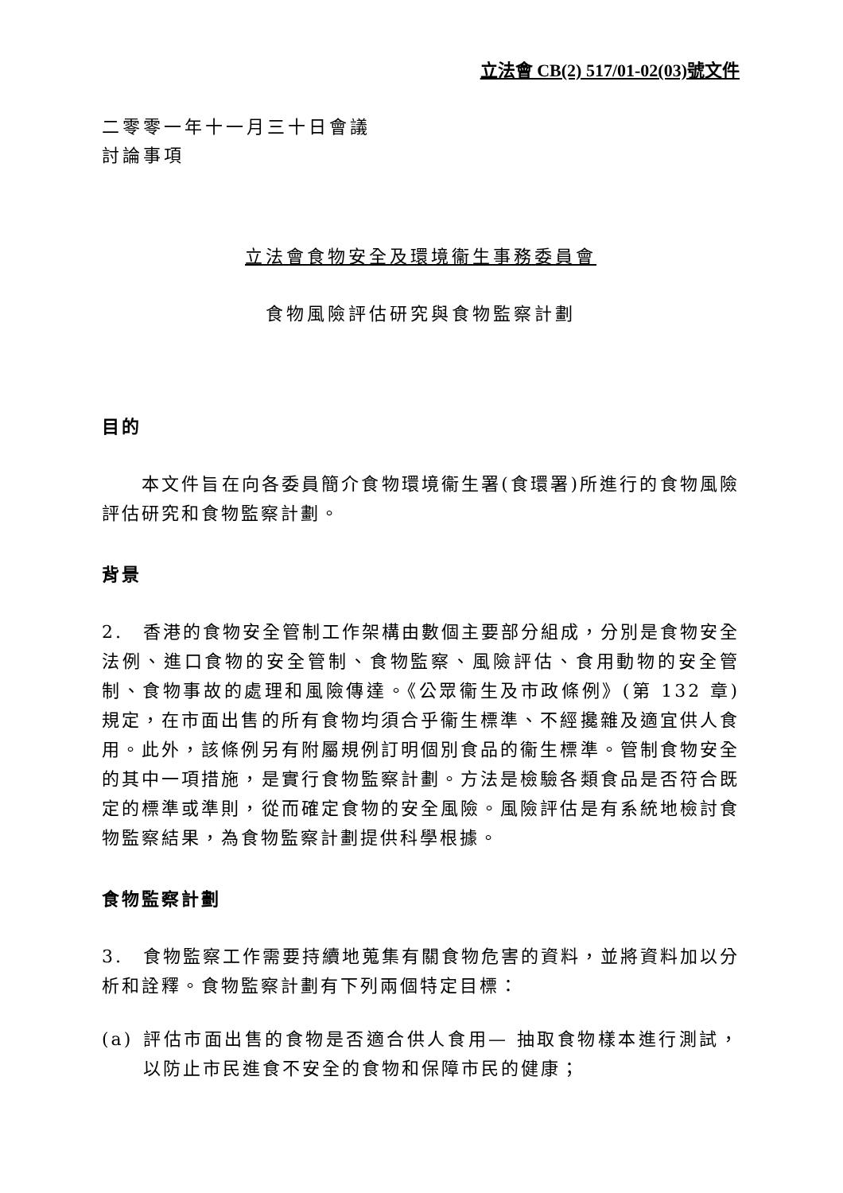立法會 CB(2) 517/01-02(03)號文件
二零零一年十一月三十日會議
討論事項
立法會食物安全及環境衞生事務委員會
食物風險評估研究與食物監察計劃
目的
本文件旨在向各委員簡介食物環境衞生署(食環署)所進行的食物風險評估研究和食物監察計劃。
背景
2.　香港的食物安全管制工作架構由數個主要部分組成，分別是食物安全法例、進口食物的安全管制、食物監察、風險評估、食用動物的安全管制、食物事故的處理和風險傳達。《公眾衞生及市政條例》(第 132 章)規定，在市面出售的所有食物均須合乎衞生標準、不經攙雜及適宜供人食用。此外，該條例另有附屬規例訂明個別食品的衞生標準。管制食物安全的其中一項措施，是實行食物監察計劃。方法是檢驗各類食品是否符合既定的標準或準則，從而確定食物的安全風險。風險評估是有系統地檢討食物監察結果，為食物監察計劃提供科學根據。
食物監察計劃
3.　食物監察工作需要持續地蒐集有關食物危害的資料，並將資料加以分析和詮釋。食物監察計劃有下列兩個特定目標：
(a) 評估市面出售的食物是否適合供人食用— 抽取食物樣本進行測試，以防止市民進食不安全的食物和保障市民的健康；